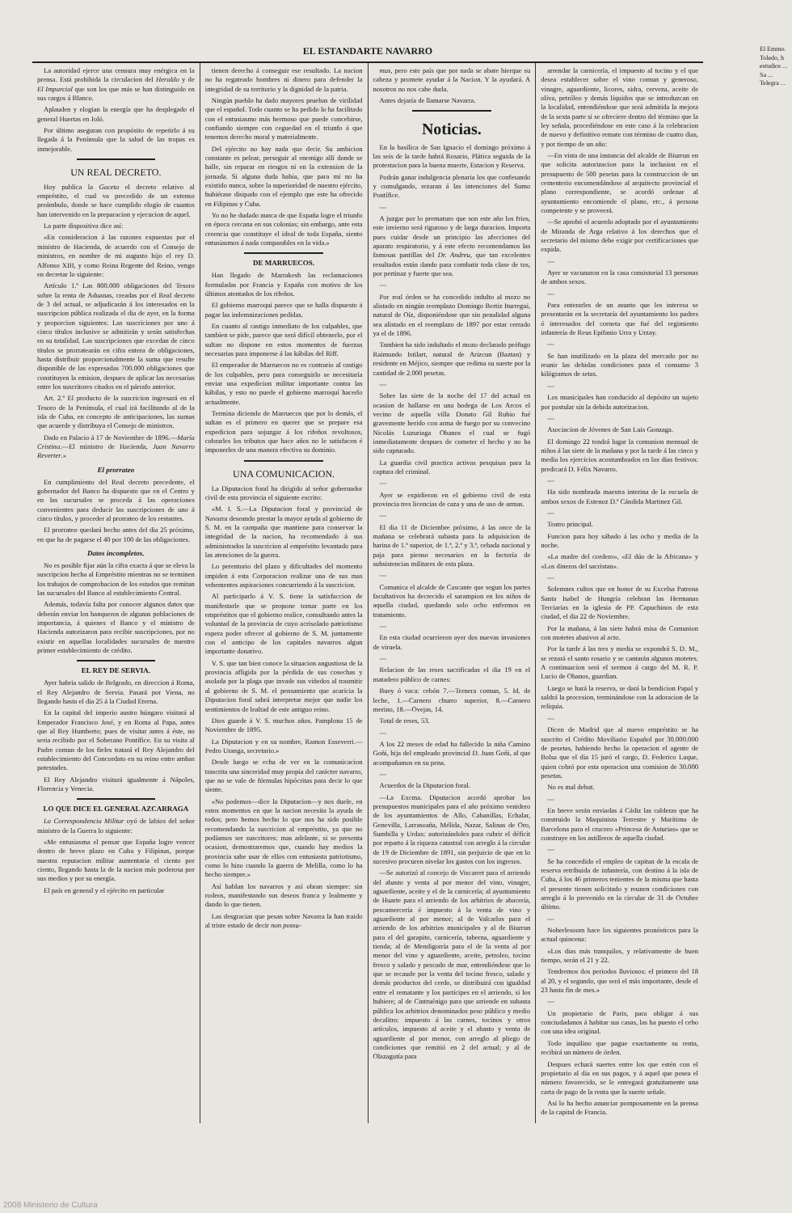EL ESTANDARTE NAVARRO
La autoridad ejerce una censura muy enérgica en la prensa. Está prohibida la circulacion del Heraldo y de El Imparcial que son los que más se han distinguido en sus cargos á Blanco.
Aplauden y elogian la energía que ha desplegado el general Huertas en Joló.
Por último aseguran con propósito de repetirlo á su llegada á la Península que la salud de las tropas es inmejorable.
UN REAL DECRETO.
Hoy publica la Gaceta el decreto relativo al empréstito, el cual va precedido de un extenso preámbulo, donde se hace cumplido elogio de cuantos han intervenido en la preparacion y ejecucion de aquel.
La parte dispositiva dice así:
«En consideracion á las razones expuestas por el ministro de Hacienda, de acuerdo con el Consejo de ministros, en nombre de mi augusto hijo el rey D. Alfonso XIII, y como Reina Regente del Reino, vengo en decretar lo siguiente:
Artículo 1.º Las 800.000 obligaciones del Tesoro sobre la renta de Aduanas, creadas por el Real decreto de 3 del actual, se adjudicarán á los interesados en la suscripcion pública realizada el dia de ayer, en la forma y proporcion siguientes: Las suscriciones por uno á cinco títulos inclusive se admitirán y serán satisfechas en su totalidad. Las suscripciones que excedan de cinco títulos se prorratearán en cifra entera de obligaciones, hasta distribuir proporcionalmente la suma que resulte disponible de las expresadas 700.000 obligaciones que constituyen la emision, despues de aplicar las necesarias entre los suscritores citados en el párrafo anterior.
Art. 2.º El producto de la suscricion ingresará en el Tesoro de la Península, el cual irá facilitando al de la isla de Cuba, en concepto de anticipaciones, las sumas que acuerde y distribuya el Consejo de ministros.
Dado en Palacio á 17 de Noviembre de 1896.—María Cristina.—El ministro de Hacienda, Juan Navarro Reverter.»
El prorrateo
En cumplimiento del Real decreto precedente, el gobernador del Banco ha dispuesto que en el Centro y en las sucursales se proceda á las operaciones convenientes para deducir las suscripciones de uno á cinco títulos, y proceder al prorrateo de los restantes.
El prorrateo quedará hecho antes del dia 25 próximo, en que ha de pagarse el 40 por 100 de las obligaciones.
Datos incompletos.
No es posible fijar aún la cifra exacta á que se eleva la suscripcion hecha al Empréstito mientras no se terminen los trabajos de comprobacion de los estados que remitan las sucursales del Banco al establecimiento Central.
Además, todavía falta por conocer algunos datos que deberán enviar los banqueros de algunas poblaciones de importancia, á quienes el Banco y el ministro de Hacienda autorizaron para recibir suscripciones, por no existir en aquellas localidades sucursales de nuestro primer establecimiento de crédito.
EL REY DE SERVIA.
Ayer habria salido de Belgrado, en direccion á Roma, el Rey Alejandro de Servia. Pasará por Viena, no llegando hasta el dia 25 á la Ciudad Eterna.
En la capital del imperio austro húngaro visitará al Emperador Francisco José, y en Roma al Papa, antes que al Rey Humberto; pues de visitar antes á éste, no seria recibido por el Soberano Pontífice. En su visita al Padre comun de los fieles tratará el Rey Alejandro del establecimiento del Concordato en su reino entre ambas potestades.
El Rey Alejandro visitará igualmente á Nápoles, Florencia y Venecia.
LO QUE DICE EL GENERAL AZCARRAGA
La Correspondencia Militar oyó de labios del señor ministro de la Guerra lo siguiente:
«Me entusiasma el pensar que España logre vencer dentro de breve plazo en Cuba y Filipinas, porque nuestra reputacion militar aumentaria el ciento por ciento, llegando hasta la de la nacion más poderosa por sus medios y por su energía.
El país en general y el ejército en particular
tienen derecho á conseguir ese resultado. La nacion no ha regateado hombres ni dinero para defender la integridad de su territorio y la dignidad de la patria.
Ningún pueblo ha dado mayores pruebas de virilidad que el español. Todo cuanto se ha pedido lo ha facilitado con el entusiasmo más hermoso que puede concebirse, confiando siempre con ceguedad en el triunfo á que tenemos derecho moral y materialmente.
Del ejército no hay nada que decir. Su ambicion constante es pelear, perseguir al enemigo allí donde se halle, sin reparar en riesgos ni en la extension de la jornada. Si alguna duda habia, que para mí no ha existido nunca, sobre la superioridad de nuestro ejército, hubiérase disipado con el ejemplo que este ha ofrecido en Filipinas y Cuba.
Yo no he dudado nunca de que España logre el triunfo en época cercana en sus colonias; sin embargo, ante esta creencia que constituye el ideal de toda España, siento entusiasmos á nada comparables en la vida.»
DE MARRUECOS.
Han llegado de Marrakesh las reclamaciones formuladas por Francia y España con motivo de los últimos atentados de los rifeños.
El gobierno marroquí parece que se halla dispuesto á pagar las indemnizaciones pedidas.
En cuanto al castigo inmediato de los culpables, que tambien se pide, parece que será difícil obtenerlo, por el sultan no dispone en estos momentos de fuerzas necesarias para imponerse á las kábilas del Riff.
El emperador de Marruecos no es contrario al castigo de los culpables, pero para conseguirlo se necesitaría enviar una expedicion militar importante contra las kábilas, y esto no puede el gobierno marroquí hacerlo actualmente.
Termina diciendo de Marruecos que por lo demás, el sultan es el primero en querer que se prepare esa expedicion para sojuzgar á los rifeños revoltosos, cobrarles los tributos que hace años no le satisfacen é imponerles de una manera efectiva su dominio.
UNA COMUNICACION.
La Diputacion foral ha dirigido al señor gobernador civil de esta provincia el siguiente escrito:
«M. I. S.—La Diputacion foral y provincial de Navarra deseando prestar la mayor ayuda al gobierno de S. M. en la campaña que mantiene para conservar la integridad de la nacion, ha recomendado á sus administrados la suscricion al empréstito levantado para las atenciones de la guerra.
Lo perentorio del plazo y dificultades del momento impiden á esta Corporacion realizar una de sus mas vehementes aspiraciones concurriendo á la suscricion.
Al participarlo á V. S. tiene la satisfaccion de manifestarle que se propone tomar parte en los empréstitos que el gobierno realice, consultando antes la voluntad de la provincia de cuyo acrisolado patriotismo espera poder ofrecer al gobierno de S. M. juntamente con el anticipo de los capitales navarros algun importante donativo.
V. S. que tan bien conoce la situacion angustiosa de la provincia afligida por la pérdida de sus cosechas y asolada por la plaga que invade sus viñedos al trasmitir al gobierno de S. M. el pensamiento que acaricia la Diputacion foral sabrá interpretar mejor que nadie los sentimientos de lealtad de este antiguo reino.
Dios guarde á V. S. muchos años. Pamplona 15 de Noviembre de 1895.
La Diputacion y en su nombre, Ramon Esseverri.—Pedro Uranga, secretario.»
Desde luego se echa de ver en la comunicacion trascrita una sinceridad muy propia del carácter navarro, que no se vale de fórmulas hipócritas para decir lo que siente.
«No podemos—dice la Diputacion—y nos duele, en estos momentos en que la nacion necesita la ayuda de todos; pero hemos hecho lo que nos ha sido posible recomendando la suscricion al empréstito, ya que no podíamos ser suscritores: mas adelante, si se presenta ocasion, demostraremos que, cuando hay medios la provincia sabe usar de ellos con entusiasta patriotismo, como lo hizo cuando la guerra de Melilla, como lo ha hecho siempre.»
Así hablan los navarros y así obran siempre: sin rodeos, manifestando sus deseos franca y lealmente y dando lo que tienen.
Las desgracias que pesan sobre Navarra la han traido al triste estado de decir non possu-
mus, pero este país que por nada se abate hierque su cabeza y promete ayudar á la Nacion. Y la ayudará. A nosotros no nos cabe duda.
Antes dejaría de llamarse Navarra.
Noticias.
En la basílica de San Ignacio el domingo próximo á las seis de la tarde habrá Rosario, Plática seguida de la protestacion para la buena muerte, Estacion y Reserva.
Podrán ganar indulgencia plenaria los que confesando y comulgando, rezaran á las intenciones del Sumo Pontífice.
—
A juzgar por lo prematuro que son este año los frios, este invierno será riguroso y de larga duracion. Importa pues cuidar desde un principio las afecciones del aparato respiratorio, y á este efecto recomendamos las famosas pastillas del Dr. Andreu, que tan excelentes resultados están dando para combatir toda clase de tos, por pertinaz y fuerte que sea.
—
Por real órden se ha concedido indulto al mozo no alistado en ningún reemplazo Domingo Bertiz Iturregui, natural de Oíz, disponiéndose que sin penalidad alguna sea alistado en el reemplazo de 1897 por estar cerrado ya el de 1896.
Tambien ha sido indultado el mozo declarado prófugo Raimundo Istilart, natural de Arizcun (Baztan) y residente en Méjico, siempre que redima su suerte por la cantidad de 2.000 pesetas.
—
Sobre las siete de la noche del 17 del actual en ocasion de hallarse en una bodega de Los Arcos el vecino de aquella villa Donato Gil Rubio fué gravemente herido con arma de fuego por su convecino Nicolás Luzuriaga Obanos el cual se fugó inmediatamente despues de cometer el hecho y no ha sido capturado.
La guardia civil practica activas pesquisas para la captura del criminal.
—
Ayer se expidieron en el gobierno civil de esta provincia tres licencias de caza y una de uso de armas.
—
El dia 11 de Diciembre próximo, á las once de la mañana se celebrará subasta para la adquisicion de harina de 1.ª superior, de 1.ª, 2.ª y 3.ª, cebada nacional y paja para pienso necesarios en la factoría de subsistencias militares de esta plaza.
—
Comunica el alcalde de Cascante que segun los partes facultativos ha decrecido el sarampion en los niños de aquella ciudad, quedando solo ocho enfermos en tratamiento.
—
En esta ciudad ocurrieron ayer dos nuevas invasiones de viruela.
—
Relacion de las reses sacrificadas el dia 19 en el matadero público de carnes:
Buey ó vaca: cebón 7.—Ternera comun, 5. Id. de leche, 1.—Carnero churro superior, 8.—Carnero merino, 18.—Ovejas, 14.
Total de reses, 53.
—
A los 22 meses de edad ha fallecido la niña Camino Goñi, hija del empleado provincial D. Juan Goñi, al que acompañamos en su pena.
—
Acuerdos de la Diputacion foral.
—La Excma. Diputacion acordó aprobar los presupuestos municipales para el año próximo venidero de los ayuntamientos de Allo, Cabanillas, Echalar, Genevilla, Larrasoaña, Mélida, Nazar, Salinas de Oro, Sumbilla y Urdax: autorizándoles para cubrir el déficit por reparto á la riqueza catastral con arreglo á la circular de 19 de Diciembre de 1891, sin perjuicio de que en lo sucesivo procuren nivelar los gastos con los ingresos.
—Se autorizó al concejo de Viscarret para el arriendo del abasto y venta al por menor del vino, vinagre, aguardiente, aceite y el de la carnicería; al ayuntamiento de Huarte para el arriendo de los arbitrios de abacería, pescamercería é impuesto á la venta de vino y aguardiente al por menor; al de Valcarlos para el arriendo de los arbitrios municipales y al de Biurrun para el del garapito, carnicería, taberna, aguardiente y tienda; al de Mendigorría para el de la venta al por menor del vino y aguardiente, aceite, petroleo, tocino fresco y salado y pescado de mar, entendiéndose que lo que se recaude por la venta del tocino fresco, salado y demás productos del cerdo, se distribuirá con igualdad entre el rematante y los partícipes en el arriendo, si los hubiere; al de Cintruénigo para que arriende en subasta pública los arbitrios denominados peso público y medio decalitro: impuesto á las carnes, tocinos y otros artículos, impuesto al aceite y el abasto y venta de aguardiente al por menor, con arreglo al pliego de condiciones que remitió en 2 del actual; y al de Olazagutía para
arrendar la carnicería, el impuesto al tocino y el que desea establecer sobre el vino comun y generoso, vinagre, aguardiente, licores, sidra, cerveza, aceite de oliva, petróleo y demás líquidos que se introduzcan en la localidad, entendiéndose que será admitida la mejora de la sexta parte si se ofreciere dentro del término que la ley señala, procediéndose en este caso á la celebracion de nuevo y definitivo remate con término de cuatro dias, y por tiempo de un año:
—En vista de una instancia del alcalde de Biurrun en que solicita autorizacion para la inclusion en el presupuesto de 500 pesetas para la construccion de un cementerio encomendándose al arquitecto provincial el plano correspondiente, se acordó ordenar al ayuntamiento encomiende el plano, etc., á persona competente y se proveerá.
—Se aprobó el acuerdo adoptado por el ayuntamiento de Miranda de Arga relativo á los derechos que el secretario del mismo debe exigir por certificaciones que expida.
—
Ayer se vacunaron en la casa consistorial 13 personas de ambos sexos.
—
Para enterarles de un asunto que les interesa se presentarán en la secretaría del ayuntamiento los padres ó interesados del corneta que fué del regimiento infantería de Reus Epifanio Urra y Urzay.
—
Se han inutilizado en la plaza del mercado por no reunir las debidas condiciones para el consumo 3 kilógramos de setas.
—
Los municipales han conducido al depósito un sujeto por postular sin la debida autorizacion.
—
Asociacion de Jóvenes de San Luis Gonzaga.
El domingo 22 tendrá lugar la comunion mensual de niños á las siete de la mañana y por la tarde á las cinco y media los ejercicios acostumbrados en los dias festivos: predicará D. Félix Navarro.
—
Ha sido nombrada maestra interina de la escuela de ambos sexos de Estenoz D.ª Cándida Martinez Gil.
—
Teatro principal.
Funcion para hoy sábado á las ocho y media de la noche.
«La madre del cordero», «El dúo de la Africana» y «Los dineros del sacristan».
—
Solemnes cultos que en honor de su Excelsa Patrona Santa Isabel de Hungría celebran las Hermanas Terciarias en la iglesia de PP. Capuchinos de esta ciudad, el dia 22 de Noviembre.
Por la mañana, á las siete habrá misa de Comunion con motetes alusivos al acto.
Por la tarde á las tres y media se expondrá S. D. M., se rezará el santo rosario y se cantarán algunos motetes. A continuacion será el sermon á cargo del M. R. P. Lucio de Obanos, guardian.
Luego se hará la reserva, se dará la bendicion Papal y saldrá la procesion, terminándose con la adoracion de la reliquia.
—
Dicen de Madrid que al nuevo empréstito se ha suscrito el Crédito Moviliario Español por 30.000.000 de pesetas, habiendo hecho la operacion el agente de Bolsa que el dia 15 juró el cargo, D. Federico Luque, quien cobró por esta operacion una comision de 30.000 pesetas.
No es mal debut.
—
En breve serán enviadas á Cádiz las calderas que ha construido la Maquinista Terrestre y Marítima de Barcelona para el crucero «Princesa de Asturias» que se construye en los astilleros de aquella ciudad.
—
Se ha concedido el empleo de capitan de la escala de reserva retribuida de infantería, con destino á la isla de Cuba, á los 46 primeros tenientes de la misma que hasta el presente tienen solicitado y reunen condiciones con arreglo á lo prevenido en la circular de 31 de Octubre último.
—
Noherlesoom hace los siguientes pronósticos para la actual quincena:
«Los dias más tranquilos, y relativamente de buen tiempo, serán el 21 y 22.
Tendremos dos periodos lluviosos: el primero del 18 al 20, y el segundo, que será el más importante, desde el 23 hasta fin de mes.»
—
Un propietario de Paris, para obligar á sus conciudadanos á habitar sus casas, las ha puesto el cebo con una idea original.
Todo inquilino que pague exactamente su renta, recibirá un número de órden.
Despues echará suertes entre los que estén con el propietario al dia en sus pagos, y á aquel que posea el número favorecido, se le entregará gratuitamente una carta de pago de la renta que la suerte señale.
Así lo ha hecho anunciar pomposamente en la prensa de la capital de Francia.
El Emmo. Toledo, h estudios ... Sa ... Telegra ...
2008 Ministerio de Cultura